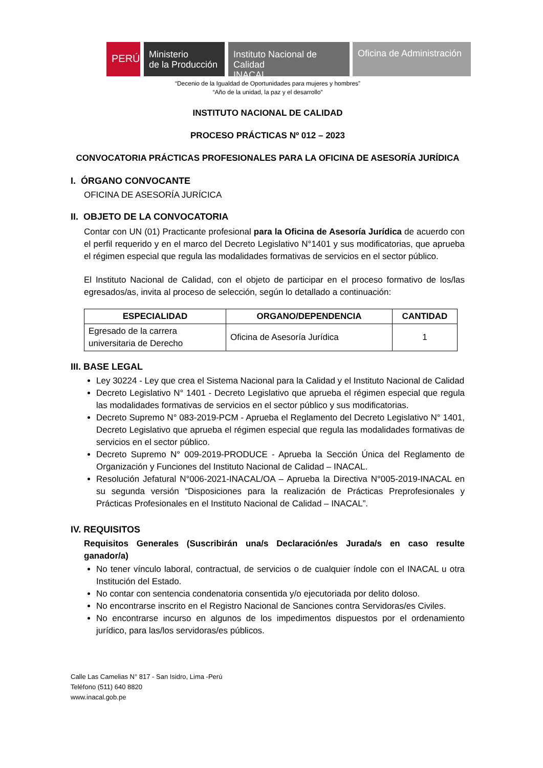PERÚ
Ministerio
de la Producción
Instituto Nacional de Calidad
INACAL
Oficina de Administración
“Decenio de la Igualdad de Oportunidades para mujeres y hombres”
“Año de la unidad, la paz y el desarrollo”
INSTITUTO NACIONAL DE CALIDAD
PROCESO PRÁCTICAS Nº 012 – 2023
CONVOCATORIA PRÁCTICAS PROFESIONALES PARA LA OFICINA DE ASESORÍA JURÍDICA
I. ÓRGANO CONVOCANTE
OFICINA DE ASESORÍA JURÍCICA
II. OBJETO DE LA CONVOCATORIA
Contar con UN (01) Practicante profesional para la Oficina de Asesoría Jurídica de acuerdo con el perfil requerido y en el marco del Decreto Legislativo N°1401 y sus modificatorias, que aprueba el régimen especial que regula las modalidades formativas de servicios en el sector público.
El Instituto Nacional de Calidad, con el objeto de participar en el proceso formativo de los/las egresados/as, invita al proceso de selección, según lo detallado a continuación:
| ESPECIALIDAD | ORGANO/DEPENDENCIA | CANTIDAD |
| --- | --- | --- |
| Egresado de la carrera universitaria de Derecho | Oficina de Asesoría Jurídica | 1 |
III. BASE LEGAL
Ley 30224 - Ley que crea el Sistema Nacional para la Calidad y el Instituto Nacional de Calidad
Decreto Legislativo N° 1401 - Decreto Legislativo que aprueba el régimen especial que regula las modalidades formativas de servicios en el sector público y sus modificatorias.
Decreto Supremo N° 083-2019-PCM - Aprueba el Reglamento del Decreto Legislativo N° 1401, Decreto Legislativo que aprueba el régimen especial que regula las modalidades formativas de servicios en el sector público.
Decreto Supremo N° 009-2019-PRODUCE - Aprueba la Sección Única del Reglamento de Organización y Funciones del Instituto Nacional de Calidad – INACAL.
Resolución Jefatural N°006-2021-INACAL/OA – Aprueba la Directiva N°005-2019-INACAL en su segunda versión “Disposiciones para la realización de Prácticas Preprofesionales y Prácticas Profesionales en el Instituto Nacional de Calidad – INACAL”.
IV. REQUISITOS
Requisitos Generales (Suscribirán una/s Declaración/es Jurada/s en caso resulte ganador/a)
No tener vínculo laboral, contractual, de servicios o de cualquier índole con el INACAL u otra Institución del Estado.
No contar con sentencia condenatoria consentida y/o ejecutoriada por delito doloso.
No encontrarse inscrito en el Registro Nacional de Sanciones contra Servidoras/es Civiles.
No encontrarse incurso en algunos de los impedimentos dispuestos por el ordenamiento jurídico, para las/los servidoras/es públicos.
Calle Las Camelias N° 817 - San Isidro, Lima -Perú
Teléfono (511) 640 8820
www.inacal.gob.pe